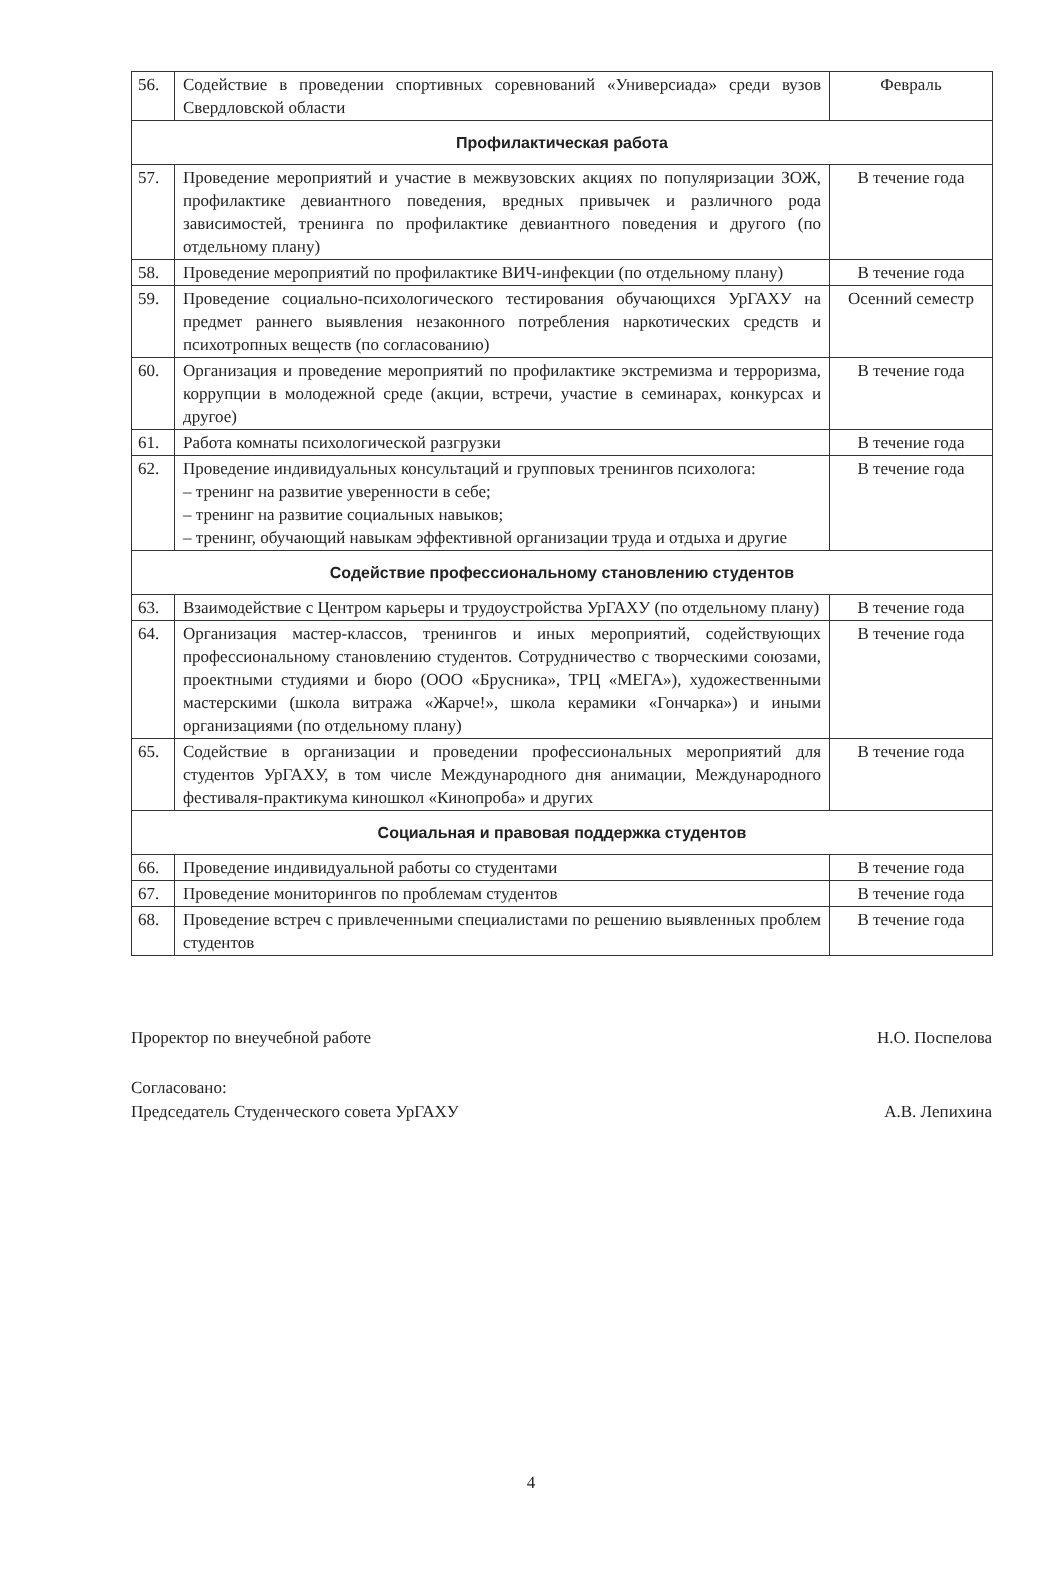| 56. | Содействие в проведении спортивных соревнований «Универсиада» среди вузов Свердловской области | Февраль |
| Профилактическая работа | | |
| 57. | Проведение мероприятий и участие в межвузовских акциях по популяризации ЗОЖ, профилактике девиантного поведения, вредных привычек и различного рода зависимостей, тренинга по профилактике девиантного поведения и другого (по отдельному плану) | В течение года |
| 58. | Проведение мероприятий по профилактике ВИЧ-инфекции (по отдельному плану) | В течение года |
| 59. | Проведение социально-психологического тестирования обучающихся УрГАХУ на предмет раннего выявления незаконного потребления наркотических средств и психотропных веществ (по согласованию) | Осенний семестр |
| 60. | Организация и проведение мероприятий по профилактике экстремизма и терроризма, коррупции в молодежной среде (акции, встречи, участие в семинарах, конкурсах и другое) | В течение года |
| 61. | Работа комнаты психологической разгрузки | В течение года |
| 62. | Проведение индивидуальных консультаций и групповых тренингов психолога: – тренинг на развитие уверенности в себе; – тренинг на развитие социальных навыков; – тренинг, обучающий навыкам эффективной организации труда и отдыха и другие | В течение года |
| Содействие профессиональному становлению студентов | | |
| 63. | Взаимодействие с Центром карьеры и трудоустройства УрГАХУ (по отдельному плану) | В течение года |
| 64. | Организация мастер-классов, тренингов и иных мероприятий, содействующих профессиональному становлению студентов. Сотрудничество с творческими союзами, проектными студиями и бюро (ООО «Брусника», ТРЦ «МЕГА»), художественными мастерскими (школа витража «Жарче!», школа керамики «Гончарка») и иными организациями (по отдельному плану) | В течение года |
| 65. | Содействие в организации и проведении профессиональных мероприятий для студентов УрГАХУ, в том числе Международного дня анимации, Международного фестиваля-практикума киношкол «Кинопроба» и других | В течение года |
| Социальная и правовая поддержка студентов | | |
| 66. | Проведение индивидуальной работы со студентами | В течение года |
| 67. | Проведение мониторингов по проблемам студентов | В течение года |
| 68. | Проведение встреч с привлеченными специалистами по решению выявленных проблем студентов | В течение года |
Проректор по внеучебной работе Н.О. Поспелова
Согласовано:
Председатель Студенческого совета УрГАХУ А.В. Лепихина
4